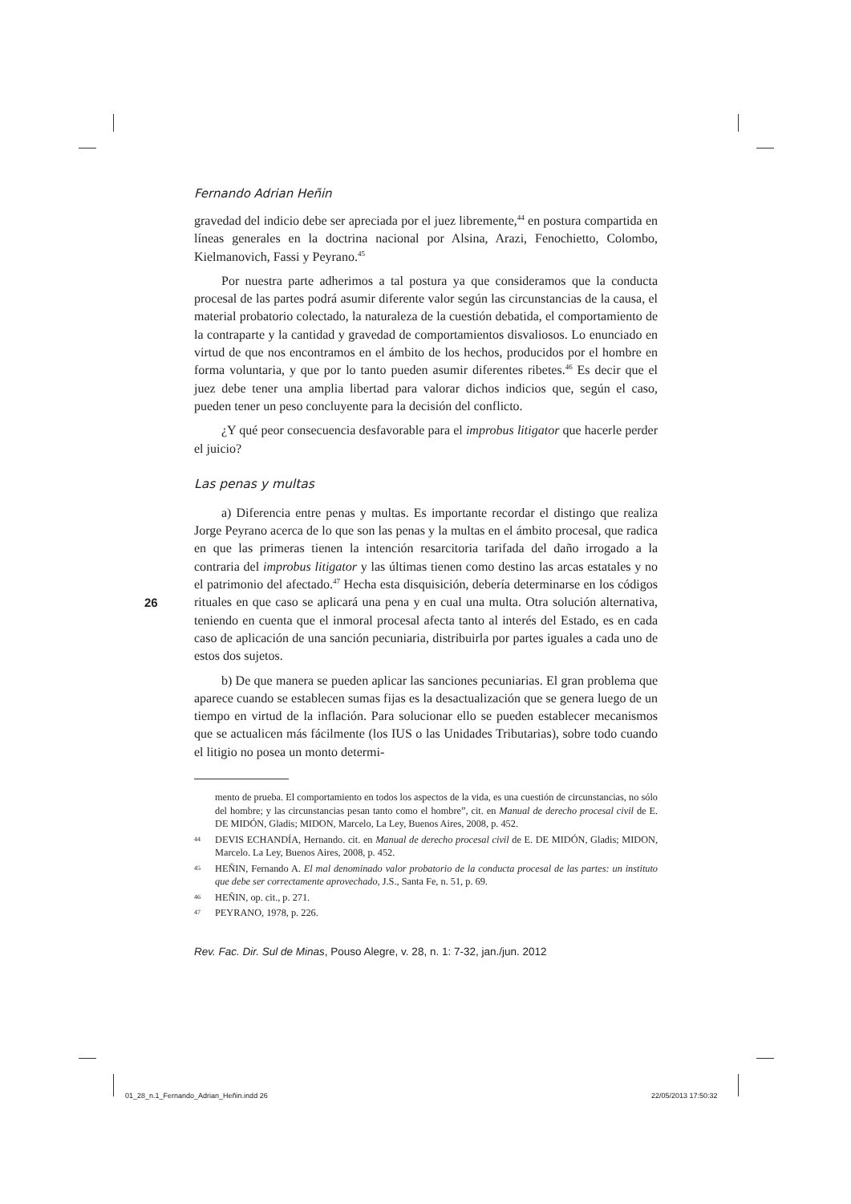Fernando Adrian Heñin
gravedad del indicio debe ser apreciada por el juez libremente,<sup>44</sup> en postura compartida en líneas generales en la doctrina nacional por Alsina, Arazi, Fenochietto, Colombo, Kielmanovich, Fassi y Peyrano.<sup>45</sup>
Por nuestra parte adherimos a tal postura ya que consideramos que la conducta procesal de las partes podrá asumir diferente valor según las circunstancias de la causa, el material probatorio colectado, la naturaleza de la cuestión debatida, el comportamiento de la contraparte y la cantidad y gravedad de comportamientos disvaliosos. Lo enunciado en virtud de que nos encontramos en el ámbito de los hechos, producidos por el hombre en forma voluntaria, y que por lo tanto pueden asumir diferentes ribetes.<sup>46</sup> Es decir que el juez debe tener una amplia libertad para valorar dichos indicios que, según el caso, pueden tener un peso concluyente para la decisión del conflicto.
¿Y qué peor consecuencia desfavorable para el improbus litigator que hacerle perder el juicio?
Las penas y multas
a) Diferencia entre penas y multas. Es importante recordar el distingo que realiza Jorge Peyrano acerca de lo que son las penas y la multas en el ámbito procesal, que radica en que las primeras tienen la intención resarcitoria tarifada del daño irrogado a la contraria del improbus litigator y las últimas tienen como destino las arcas estatales y no el patrimonio del afectado.<sup>47</sup> Hecha esta disquisición, debería determinarse en los códigos rituales en que caso se aplicará una pena y en cual una multa. Otra solución alternativa, teniendo en cuenta que el inmoral procesal afecta tanto al interés del Estado, es en cada caso de aplicación de una sanción pecuniaria, distribuirla por partes iguales a cada uno de estos dos sujetos.
b) De que manera se pueden aplicar las sanciones pecuniarias. El gran problema que aparece cuando se establecen sumas fijas es la desactualización que se genera luego de un tiempo en virtud de la inflación. Para solucionar ello se pueden establecer mecanismos que se actualicen más fácilmente (los IUS o las Unidades Tributarias), sobre todo cuando el litigio no posea un monto determi-
mento de prueba. El comportamiento en todos los aspectos de la vida, es una cuestión de circunstancias, no sólo del hombre; y las circunstancias pesan tanto como el hombre”, cit. en Manual de derecho procesal civil de E. DE MIDÓN, Gladis; MIDON, Marcelo, La Ley, Buenos Aires, 2008, p. 452.
44 DEVIS ECHANDÍA, Hernando. cit. en Manual de derecho procesal civil de E. DE MIDÓN, Gladis; MIDON, Marcelo. La Ley, Buenos Aires, 2008, p. 452.
45 HEÑIN, Fernando A. El mal denominado valor probatorio de la conducta procesal de las partes: un instituto que debe ser correctamente aprovechado, J.S., Santa Fe, n. 51, p. 69.
46 HEÑIN, op. cit., p. 271.
47 PEYRANO, 1978, p. 226.
Rev. Fac. Dir. Sul de Minas, Pouso Alegre, v. 28, n. 1: 7-32, jan./jun. 2012
26
01_28_n.1_Fernando_Adrian_Heñin.indd 26
22/05/2013 17:50:32